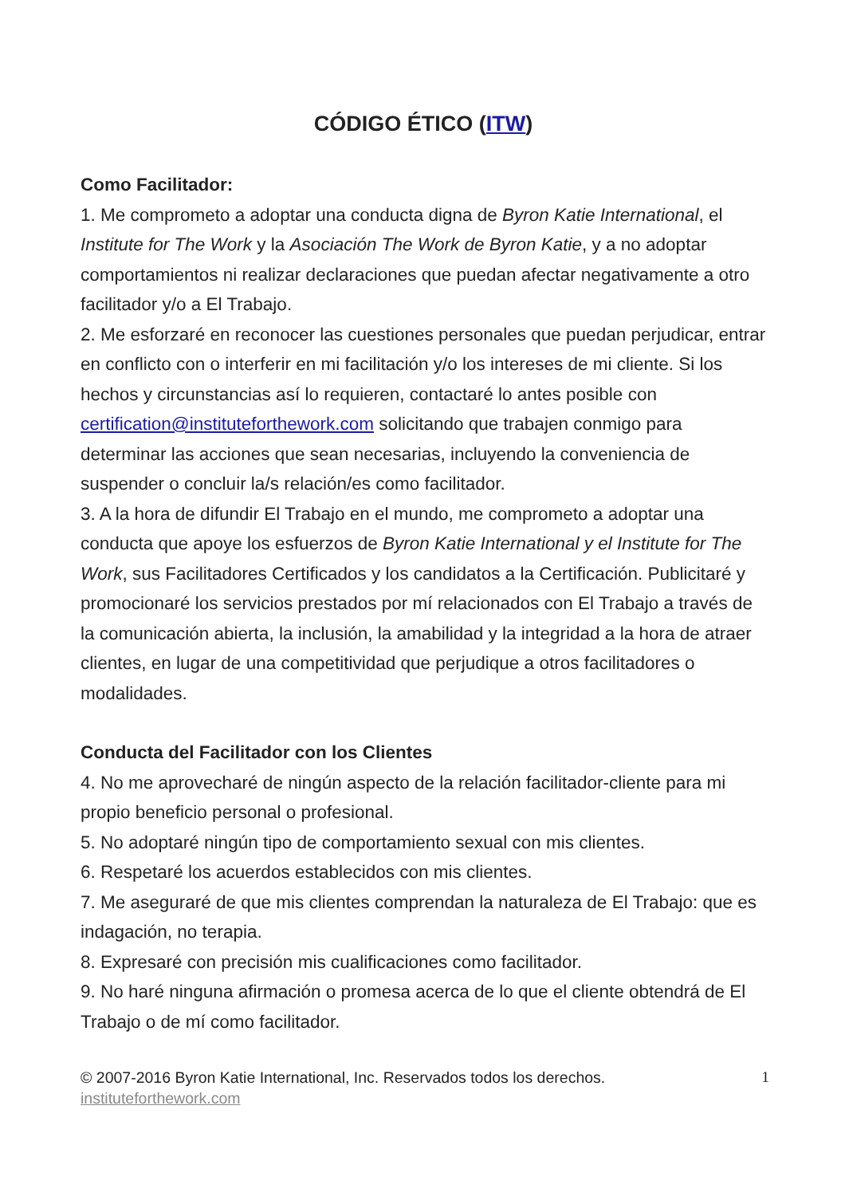CÓDIGO ÉTICO (ITW)
Como Facilitador:
1. Me comprometo a adoptar una conducta digna de Byron Katie International, el Institute for The Work y la Asociación The Work de Byron Katie, y a no adoptar comportamientos ni realizar declaraciones que puedan afectar negativamente a otro facilitador y/o a El Trabajo.
2. Me esforzaré en reconocer las cuestiones personales que puedan perjudicar, entrar en conflicto con o interferir en mi facilitación y/o los intereses de mi cliente. Si los hechos y circunstancias así lo requieren, contactaré lo antes posible con certification@instituteforthework.com solicitando que trabajen conmigo para determinar las acciones que sean necesarias, incluyendo la conveniencia de suspender o concluir la/s relación/es como facilitador.
3. A la hora de difundir El Trabajo en el mundo, me comprometo a adoptar una conducta que apoye los esfuerzos de Byron Katie International y el Institute for The Work, sus Facilitadores Certificados y los candidatos a la Certificación. Publicitaré y promocionaré los servicios prestados por mí relacionados con El Trabajo a través de la comunicación abierta, la inclusión, la amabilidad y la integridad a la hora de atraer clientes, en lugar de una competitividad que perjudique a otros facilitadores o modalidades.
Conducta del Facilitador con los Clientes
4. No me aprovecharé de ningún aspecto de la relación facilitador-cliente para mi propio beneficio personal o profesional.
5. No adoptaré ningún tipo de comportamiento sexual con mis clientes.
6. Respetaré los acuerdos establecidos con mis clientes.
7. Me aseguraré de que mis clientes comprendan la naturaleza de El Trabajo: que es indagación, no terapia.
8. Expresaré con precisión mis cualificaciones como facilitador.
9. No haré ninguna afirmación o promesa acerca de lo que el cliente obtendrá de El Trabajo o de mí como facilitador.
© 2007-2016 Byron Katie International, Inc. Reservados todos los derechos. 1
instituteforthework.com